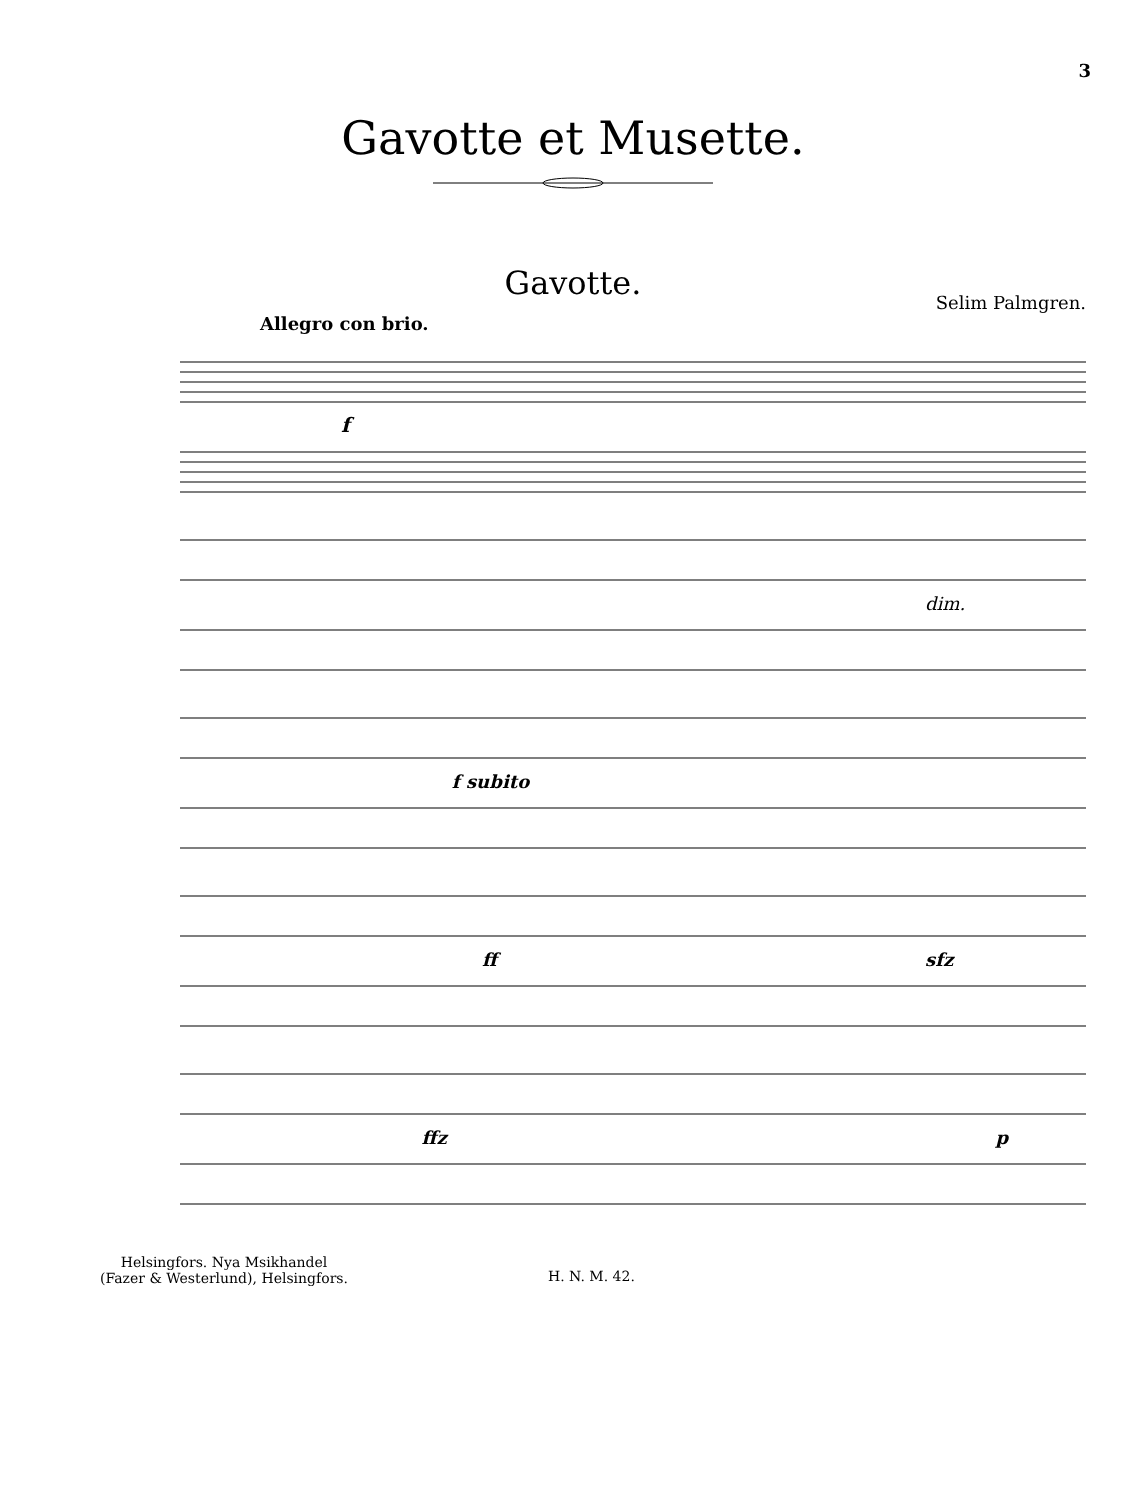3
Gavotte et Musette.
Gavotte.
Selim Palmgren.
Allegro con brio.
f
dim.
f subito
ff
sfz
ffz
p
Helsingfors. Nya Msikhandel
(Fazer & Westerlund), Helsingfors.
H. N. M. 42.